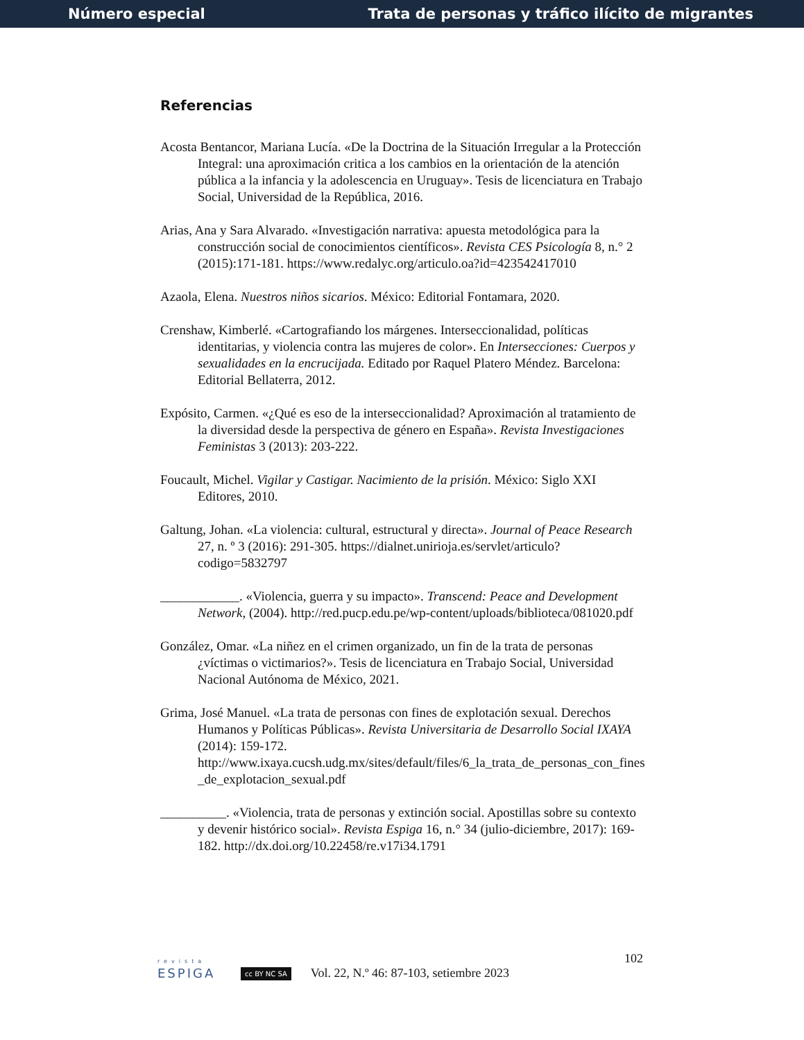Número especial Trata de personas y tráfico ilícito de migrantes
Referencias
Acosta Bentancor, Mariana Lucía. «De la Doctrina de la Situación Irregular a la Protección Integral: una aproximación critica a los cambios en la orientación de la atención pública a la infancia y la adolescencia en Uruguay». Tesis de licenciatura en Trabajo Social, Universidad de la República, 2016.
Arias, Ana y Sara Alvarado. «Investigación narrativa: apuesta metodológica para la construcción social de conocimientos científicos». Revista CES Psicología 8, n.° 2 (2015):171-181. https://www.redalyc.org/articulo.oa?id=423542417010
Azaola, Elena. Nuestros niños sicarios. México: Editorial Fontamara, 2020.
Crenshaw, Kimberlé. «Cartografiando los márgenes. Interseccionalidad, políticas identitarias, y violencia contra las mujeres de color». En Intersecciones: Cuerpos y sexualidades en la encrucijada. Editado por Raquel Platero Méndez. Barcelona: Editorial Bellaterra, 2012.
Expósito, Carmen. «¿Qué es eso de la interseccionalidad? Aproximación al tratamiento de la diversidad desde la perspectiva de género en España». Revista Investigaciones Feministas 3 (2013): 203-222.
Foucault, Michel. Vigilar y Castigar. Nacimiento de la prisión. México: Siglo XXI Editores, 2010.
Galtung, Johan. «La violencia: cultural, estructural y directa». Journal of Peace Research 27, n. º 3 (2016): 291-305. https://dialnet.unirioja.es/servlet/articulo?codigo=5832797
____________. «Violencia, guerra y su impacto». Transcend: Peace and Development Network, (2004). http://red.pucp.edu.pe/wp-content/uploads/biblioteca/081020.pdf
González, Omar. «La niñez en el crimen organizado, un fin de la trata de personas ¿víctimas o victimarios?». Tesis de licenciatura en Trabajo Social, Universidad Nacional Autónoma de México, 2021.
Grima, José Manuel. «La trata de personas con fines de explotación sexual. Derechos Humanos y Políticas Públicas». Revista Universitaria de Desarrollo Social IXAYA (2014): 159-172. http://www.ixaya.cucsh.udg.mx/sites/default/files/6_la_trata_de_personas_con_fines_de_explotacion_sexual.pdf
__________. «Violencia, trata de personas y extinción social. Apostillas sobre su contexto y devenir histórico social». Revista Espiga 16, n.° 34 (julio-diciembre, 2017): 169-182. http://dx.doi.org/10.22458/re.v17i34.1791
revista
ESPIGA
cc BY NC SA Vol. 22, N.º 46: 87-103, setiembre 2023 102